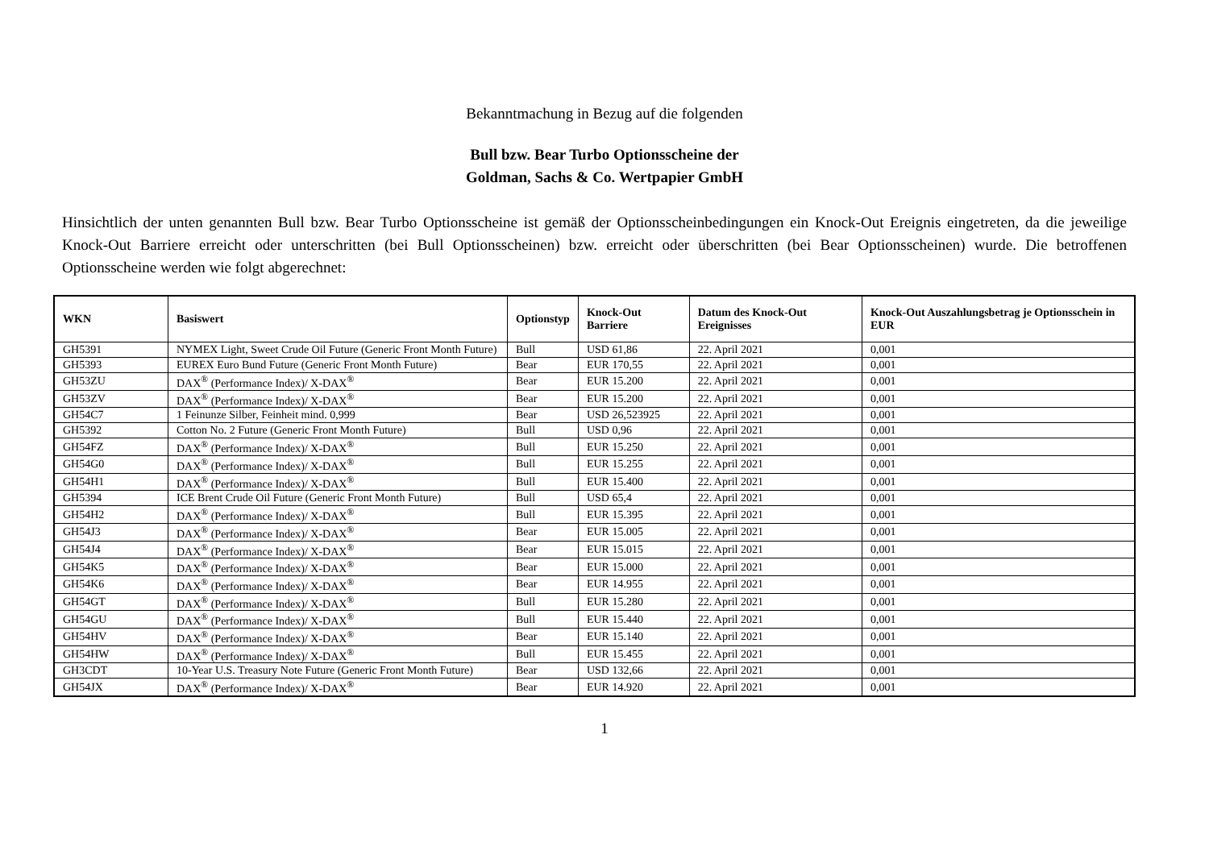Bekanntmachung in Bezug auf die folgenden
Bull bzw. Bear Turbo Optionsscheine der
Goldman, Sachs & Co. Wertpapier GmbH
Hinsichtlich der unten genannten Bull bzw. Bear Turbo Optionsscheine ist gemäß der Optionsscheinbedingungen ein Knock-Out Ereignis eingetreten, da die jeweilige Knock-Out Barriere erreicht oder unterschritten (bei Bull Optionsscheinen) bzw. erreicht oder überschritten (bei Bear Optionsscheinen) wurde. Die betroffenen Optionsscheine werden wie folgt abgerechnet:
| WKN | Basiswert | Optionstyp | Knock-Out Barriere | Datum des Knock-Out Ereignisses | Knock-Out Auszahlungsbetrag je Optionsschein in EUR |
| --- | --- | --- | --- | --- | --- |
| GH5391 | NYMEX Light, Sweet Crude Oil Future (Generic Front Month Future) | Bull | USD 61,86 | 22. April 2021 | 0,001 |
| GH5393 | EUREX Euro Bund Future (Generic Front Month Future) | Bear | EUR 170,55 | 22. April 2021 | 0,001 |
| GH53ZU | DAX<sup>®</sup> (Performance Index)/ X-DAX<sup>®</sup> | Bear | EUR 15.200 | 22. April 2021 | 0,001 |
| GH53ZV | DAX<sup>®</sup> (Performance Index)/ X-DAX<sup>®</sup> | Bear | EUR 15.200 | 22. April 2021 | 0,001 |
| GH54C7 | 1 Feinunze Silber, Feinheit mind. 0,999 | Bear | USD 26,523925 | 22. April 2021 | 0,001 |
| GH5392 | Cotton No. 2 Future (Generic Front Month Future) | Bull | USD 0,96 | 22. April 2021 | 0,001 |
| GH54FZ | DAX<sup>®</sup> (Performance Index)/ X-DAX<sup>®</sup> | Bull | EUR 15.250 | 22. April 2021 | 0,001 |
| GH54G0 | DAX<sup>®</sup> (Performance Index)/ X-DAX<sup>®</sup> | Bull | EUR 15.255 | 22. April 2021 | 0,001 |
| GH54H1 | DAX<sup>®</sup> (Performance Index)/ X-DAX<sup>®</sup> | Bull | EUR 15.400 | 22. April 2021 | 0,001 |
| GH5394 | ICE Brent Crude Oil Future (Generic Front Month Future) | Bull | USD 65,4 | 22. April 2021 | 0,001 |
| GH54H2 | DAX<sup>®</sup> (Performance Index)/ X-DAX<sup>®</sup> | Bull | EUR 15.395 | 22. April 2021 | 0,001 |
| GH54J3 | DAX<sup>®</sup> (Performance Index)/ X-DAX<sup>®</sup> | Bear | EUR 15.005 | 22. April 2021 | 0,001 |
| GH54J4 | DAX<sup>®</sup> (Performance Index)/ X-DAX<sup>®</sup> | Bear | EUR 15.015 | 22. April 2021 | 0,001 |
| GH54K5 | DAX<sup>®</sup> (Performance Index)/ X-DAX<sup>®</sup> | Bear | EUR 15.000 | 22. April 2021 | 0,001 |
| GH54K6 | DAX<sup>®</sup> (Performance Index)/ X-DAX<sup>®</sup> | Bear | EUR 14.955 | 22. April 2021 | 0,001 |
| GH54GT | DAX<sup>®</sup> (Performance Index)/ X-DAX<sup>®</sup> | Bull | EUR 15.280 | 22. April 2021 | 0,001 |
| GH54GU | DAX<sup>®</sup> (Performance Index)/ X-DAX<sup>®</sup> | Bull | EUR 15.440 | 22. April 2021 | 0,001 |
| GH54HV | DAX<sup>®</sup> (Performance Index)/ X-DAX<sup>®</sup> | Bear | EUR 15.140 | 22. April 2021 | 0,001 |
| GH54HW | DAX<sup>®</sup> (Performance Index)/ X-DAX<sup>®</sup> | Bull | EUR 15.455 | 22. April 2021 | 0,001 |
| GH3CDT | 10-Year U.S. Treasury Note Future (Generic Front Month Future) | Bear | USD 132,66 | 22. April 2021 | 0,001 |
| GH54JX | DAX<sup>®</sup> (Performance Index)/ X-DAX<sup>®</sup> | Bear | EUR 14.920 | 22. April 2021 | 0,001 |
1